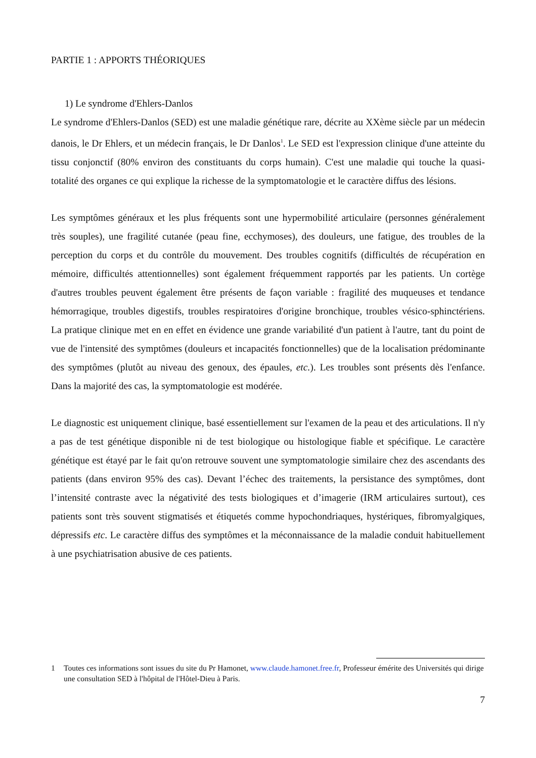PARTIE 1 : APPORTS THÉORIQUES
1) Le syndrome d'Ehlers-Danlos
Le syndrome d'Ehlers-Danlos (SED) est une maladie génétique rare, décrite au XXème siècle par un médecin danois, le Dr Ehlers, et un médecin français, le Dr Danlos<sup>1</sup>. Le SED est l'expression clinique d'une atteinte du tissu conjonctif (80% environ des constituants du corps humain). C'est une maladie qui touche la quasi-totalité des organes ce qui explique la richesse de la symptomatologie et le caractère diffus des lésions.
Les symptômes généraux et les plus fréquents sont une hypermobilité articulaire (personnes généralement très souples), une fragilité cutanée (peau fine, ecchymoses), des douleurs, une fatigue, des troubles de la perception du corps et du contrôle du mouvement. Des troubles cognitifs (difficultés de récupération en mémoire, difficultés attentionnelles) sont également fréquemment rapportés par les patients. Un cortège d'autres troubles peuvent également être présents de façon variable : fragilité des muqueuses et tendance hémorragique, troubles digestifs, troubles respiratoires d'origine bronchique, troubles vésico-sphinctériens. La pratique clinique met en en effet en évidence une grande variabilité d'un patient à l'autre, tant du point de vue de l'intensité des symptômes (douleurs et incapacités fonctionnelles) que de la localisation prédominante des symptômes (plutôt au niveau des genoux, des épaules, etc.). Les troubles sont présents dès l'enfance. Dans la majorité des cas, la symptomatologie est modérée.
Le diagnostic est uniquement clinique, basé essentiellement sur l'examen de la peau et des articulations. Il n'y a pas de test génétique disponible ni de test biologique ou histologique fiable et spécifique. Le caractère génétique est étayé par le fait qu'on retrouve souvent une symptomatologie similaire chez des ascendants des patients (dans environ 95% des cas). Devant l’échec des traitements, la persistance des symptômes, dont l’intensité contraste avec la négativité des tests biologiques et d’imagerie (IRM articulaires surtout), ces patients sont très souvent stigmatisés et étiquetés comme hypochondriaques, hystériques, fibromyalgiques, dépressifs etc. Le caractère diffus des symptômes et la méconnaissance de la maladie conduit habituellement à une psychiatrisation abusive de ces patients.
1 Toutes ces informations sont issues du site du Pr Hamonet, www.claude.hamonet.free.fr, Professeur émérite des Universités qui dirige une consultation SED à l'hôpital de l'Hôtel-Dieu à Paris.
7